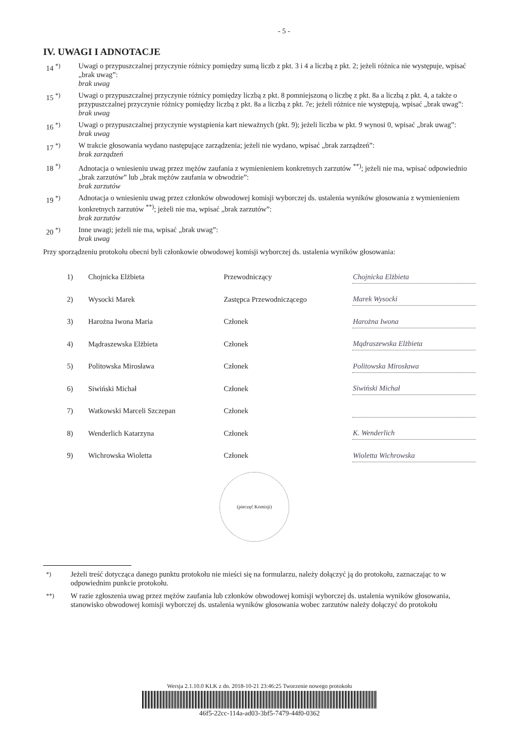- 5 -
IV. UWAGI I ADNOTACJE
14 <sup>*)</sup> Uwagi o przypuszczalnej przyczynie różnicy pomiędzy sumą liczb z pkt. 3 i 4 a liczbą z pkt. 2; jeżeli różnica nie występuje, wpisać „brak uwag”:
brak uwag
15 <sup>*)</sup> Uwagi o przypuszczalnej przyczynie różnicy pomiędzy liczbą z pkt. 8 pomniejszoną o liczbę z pkt. 8a a liczbą z pkt. 4, a także o przypuszczalnej przyczynie różnicy pomiędzy liczbą z pkt. 8a a liczbą z pkt. 7e; jeżeli różnice nie występują, wpisać „brak uwag”:
brak uwag
16 <sup>*)</sup> Uwagi o przypuszczalnej przyczynie wystąpienia kart nieważnych (pkt. 9); jeżeli liczba w pkt. 9 wynosi 0, wpisać „brak uwag”:
brak uwag
17 <sup>*)</sup> W trakcie głosowania wydano następujące zarządzenia; jeżeli nie wydano, wpisać „brak zarządzeń”:
brak zarządzeń
18 <sup>*)</sup> Adnotacja o wniesieniu uwag przez mężów zaufania z wymienieniem konkretnych zarzutów <sup>**)</sup>; jeżeli nie ma, wpisać odpowiednio „brak zarzutów” lub „brak mężów zaufania w obwodzie”:
brak zarzutów
19 <sup>*)</sup> Adnotacja o wniesieniu uwag przez członków obwodowej komisji wyborczej ds. ustalenia wyników głosowania z wymienieniem konkretnych zarzutów <sup>**)</sup>; jeżeli nie ma, wpisać „brak zarzutów”:
brak zarzutów
20 <sup>*)</sup> Inne uwagi; jeżeli nie ma, wpisać „brak uwag”:
brak uwag
Przy sporządzeniu protokołu obecni byli członkowie obwodowej komisji wyborczej ds. ustalenia wyników głosowania:
| 1) | Chojnicka Elżbieta | Przewodniczący | Chojnicka Elżbieta |
| 2) | Wysocki Marek | Zastępca Przewodniczącego | Marek Wysocki |
| 3) | Harożna Iwona Maria | Członek | Harożna Iwona |
| 4) | Mądraszewska Elżbieta | Członek | Mądraszewska Elżbieta |
| 5) | Politowska Mirosława | Członek | Politowska Mirosława |
| 6) | Siwiński Michał | Członek | Siwiński Michał |
| 7) | Watkowski Marceli Szczepan | Członek | |
| 8) | Wenderlich Katarzyna | Członek | K. Wenderlich |
| 9) | Wichrowska Wioletta | Członek | Wioletta Wichrowska |
(pieczęć Komisji)
<sup>*)</sup> Jeżeli treść dotycząca danego punktu protokołu nie mieści się na formularzu, należy dołączyć ją do protokołu, zaznaczając to w odpowiednim punkcie protokołu.
<sup>**)</sup> W razie zgłoszenia uwag przez mężów zaufania lub członków obwodowej komisji wyborczej ds. ustalenia wyników głosowania, stanowisko obwodowej komisji wyborczej ds. ustalenia wyników głosowania wobec zarzutów należy dołączyć do protokołu
Wersja 2.1.10.0 KLK z dn. 2018-10-21 23:46:25 Tworzenie nowego protokołu
46f5-22cc-114a-ad03-3bf5-7479-44f0-0362